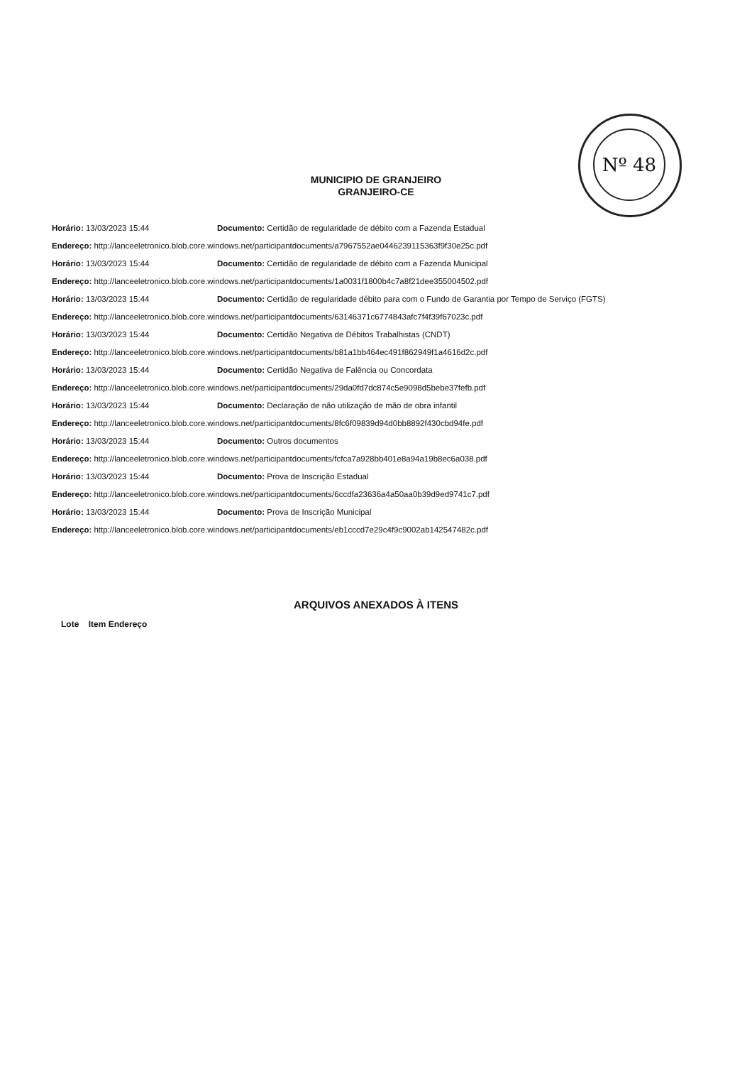Nº 48
MUNICIPIO DE GRANJEIRO
GRANJEIRO-CE
| Horário: 13/03/2023 15:44 | Documento: Certidão de regularidade de débito com a Fazenda Estadual |
| Endereço: http://lanceeletronico.blob.core.windows.net/participantdocuments/a7967552ae0446239115363f9f30e25c.pdf | |
| Horário: 13/03/2023 15:44 | Documento: Certidão de regularidade de débito com a Fazenda Municipal |
| Endereço: http://lanceeletronico.blob.core.windows.net/participantdocuments/1a0031f1800b4c7a8f21dee355004502.pdf | |
| Horário: 13/03/2023 15:44 | Documento: Certidão de regularidade débito para com o Fundo de Garantia por Tempo de Serviço (FGTS) |
| Endereço: http://lanceeletronico.blob.core.windows.net/participantdocuments/63146371c6774843afc7f4f39f67023c.pdf | |
| Horário: 13/03/2023 15:44 | Documento: Certidão Negativa de Débitos Trabalhistas (CNDT) |
| Endereço: http://lanceeletronico.blob.core.windows.net/participantdocuments/b81a1bb464ec491f862949f1a4616d2c.pdf | |
| Horário: 13/03/2023 15:44 | Documento: Certidão Negativa de Falência ou Concordata |
| Endereço: http://lanceeletronico.blob.core.windows.net/participantdocuments/29da0fd7dc874c5e9098d5bebe37fefb.pdf | |
| Horário: 13/03/2023 15:44 | Documento: Declaração de não utilização de mão de obra infantil |
| Endereço: http://lanceeletronico.blob.core.windows.net/participantdocuments/8fc6f09839d94d0bb8892f430cbd94fe.pdf | |
| Horário: 13/03/2023 15:44 | Documento: Outros documentos |
| Endereço: http://lanceeletronico.blob.core.windows.net/participantdocuments/fcfca7a928bb401e8a94a19b8ec6a038.pdf | |
| Horário: 13/03/2023 15:44 | Documento: Prova de Inscrição Estadual |
| Endereço: http://lanceeletronico.blob.core.windows.net/participantdocuments/6ccdfa23636a4a50aa0b39d9ed9741c7.pdf | |
| Horário: 13/03/2023 15:44 | Documento: Prova de Inscrição Municipal |
| Endereço: http://lanceeletronico.blob.core.windows.net/participantdocuments/eb1cccd7e29c4f9c9002ab142547482c.pdf | |
ARQUIVOS ANEXADOS À ITENS
Lote Item Endereço